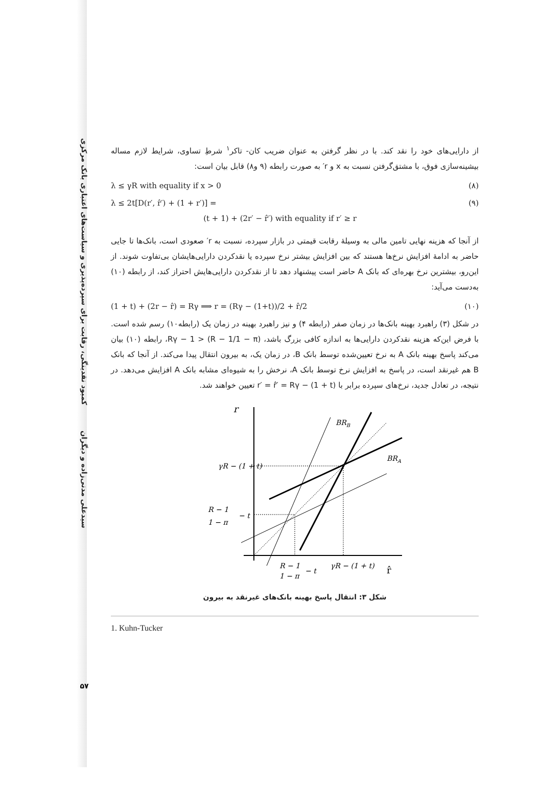کمبود نقدینگی، رقابت برای سپرده‌پذیری و سیاست‌های اعتباری بانک مرکزی
سیدعلی مدنی‌زاده و دیگران
۵۷
از دارایی‌های خود را نقد کند. با در نظر گرفتن به عنوان ضریب کان- تاکر<sup>۱</sup> شرطِ تساوی، شرایط لازم مساله بیشینه‌سازی فوق، با مشتق‌گرفتن نسبت به x و r′ به صورت رابطه (۹ و۸) قابل بیان است:
λ ≤ γR with equality if x > 0 (۸)
λ ≤ 2t[D(r′, r̂′) + (1 + r′)] =
(t + 1) + (2r′ − r̂′) with equality if r′ ≥ r (۹)
از آنجا که هزینه نهایی تامین مالی به وسیلهٔ رقابت قیمتی در بازار سپرده، نسبت به r′ صعودی است، بانک‌ها تا جایی حاضر به ادامهٔ افزایش نرخ‌ها هستند که بین افزایش بیشتر نرخ سپرده یا نقدکردن دارایی‌هایشان بی‌تفاوت شوند. از این‌رو، بیشترین نرخ بهره‌ای که بانک A حاضر است پیشنهاد دهد تا از نقدکردن دارایی‌هایش احتراز کند، از رابطه (۱۰) به‌دست می‌آید:
(1 + t) + (2r − r̂) = Rγ ⟹ r = (Rγ − (1+t))/2 + r̂/2 (۱۰)
در شکل (۳) راهبرد بهینه بانک‌ها در زمان صفر (رابطه ۴) و نیز راهبرد بهینه در زمان یک (رابطه۱۰) رسم شده است. با فرض این‌که هزینه نقدکردن دارایی‌ها به اندازه کافی بزرگ باشد، Rγ − 1 > (R − 1/1 − π)، رابطه (۱۰) بیان می‌کند پاسخ بهینه بانک A به نرخ تعیین‌شده توسط بانک B، در زمان یک، به بیرون انتقال پیدا می‌کند. از آنجا که بانک B هم غیرنقد است، در پاسخ به افزایش نرخ توسط بانک A، نرخش را به شیوه‌ای مشابه بانک A افزایش می‌دهد. در نتیجه، در تعادل جدید، نرخ‌های سپرده برابر با r′ = r̂′ = Rγ − (1 + t) تعیین خواهند شد.
r
r̂
BRB
BRA
γR − (1 + t)
R − 1
1 − π
− t
R − 1
1 − π
− t
γR − (1 + t)
شکل ۳: انتقال پاسخ بهینه بانک‌های غیرنقد به بیرون
1. Kuhn-Tucker